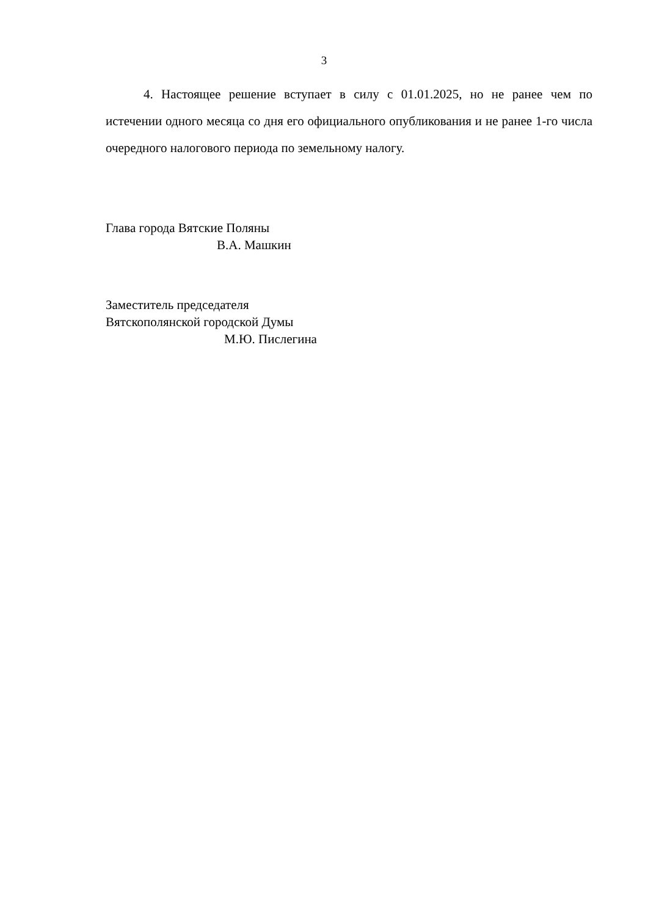3
4. Настоящее решение вступает в силу с 01.01.2025, но не ранее чем по истечении одного месяца со дня его официального опубликования и не ранее 1-го числа очередного налогового периода по земельному налогу.
Глава города Вятские Поляны
В.А. Машкин
Заместитель председателя
Вятскополянской городской Думы
М.Ю. Пислегина